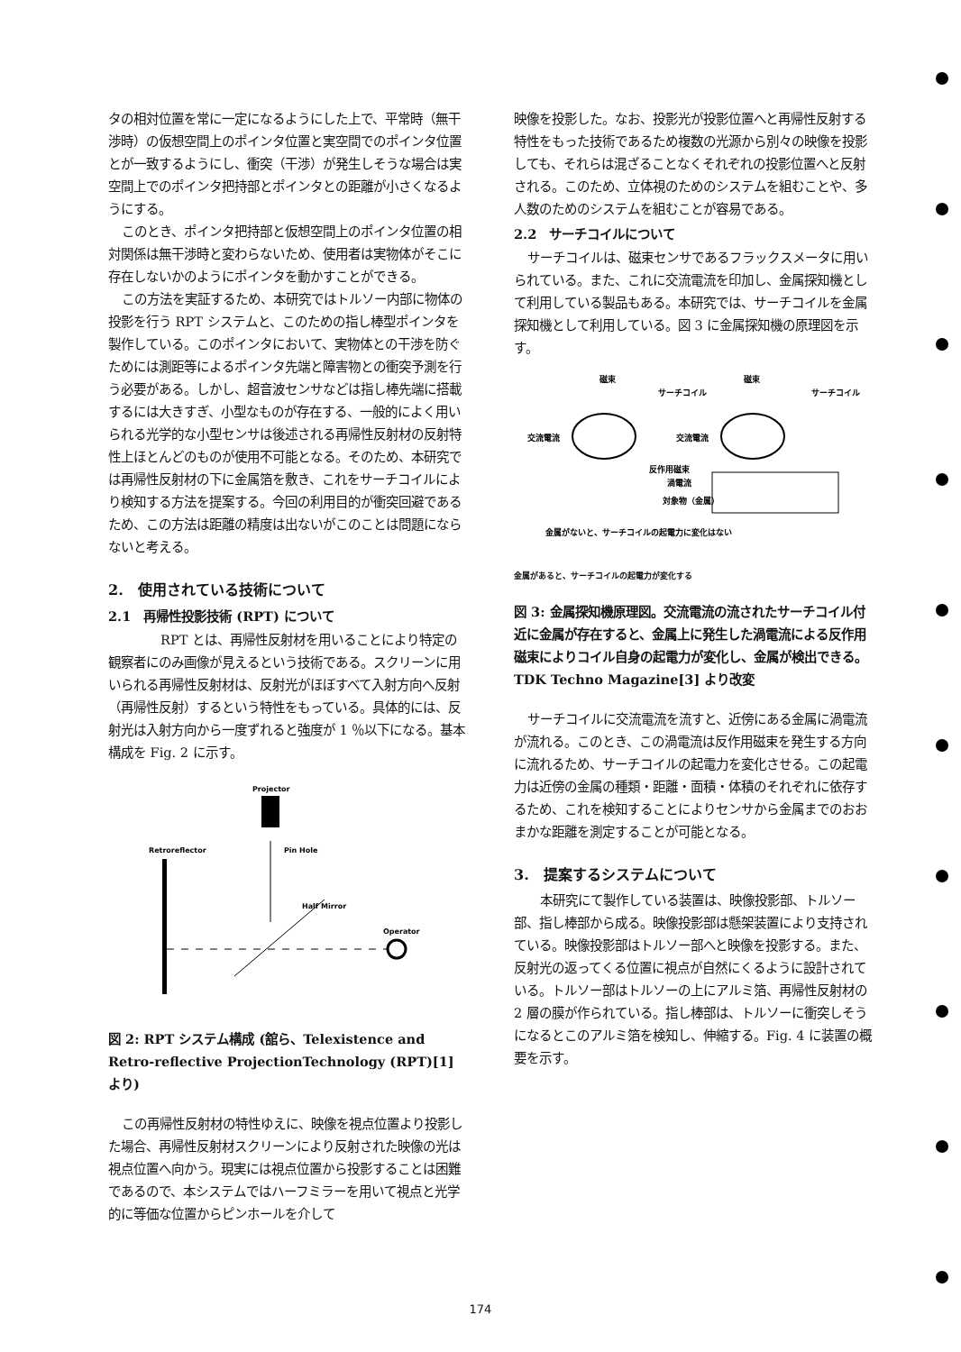タの相対位置を常に一定になるようにした上で、平常時（無干渉時）の仮想空間上のポインタ位置と実空間でのポインタ位置とが一致するようにし、衝突（干渉）が発生しそうな場合は実空間上でのポインタ把持部とポインタとの距離が小さくなるようにする。
このとき、ポインタ把持部と仮想空間上のポインタ位置の相対関係は無干渉時と変わらないため、使用者は実物体がそこに存在しないかのようにポインタを動かすことができる。
この方法を実証するため、本研究ではトルソー内部に物体の投影を行う RPT システムと、このための指し棒型ポインタを製作している。このポインタにおいて、実物体との干渉を防ぐためには測距等によるポインタ先端と障害物との衝突予測を行う必要がある。しかし、超音波センサなどは指し棒先端に搭載するには大きすぎ、小型なものが存在する、一般的によく用いられる光学的な小型センサは後述される再帰性反射材の反射特性上ほとんどのものが使用不可能となる。そのため、本研究では再帰性反射材の下に金属箔を敷き、これをサーチコイルにより検知する方法を提案する。今回の利用目的が衝突回避であるため、この方法は距離の精度は出ないがこのことは問題にならないと考える。
2.　使用されている技術について
2.1　再帰性投影技術 (RPT) について
RPT とは、再帰性反射材を用いることにより特定の観察者にのみ画像が見えるという技術である。スクリーンに用いられる再帰性反射材は、反射光がほぼすべて入射方向へ反射（再帰性反射）するという特性をもっている。具体的には、反射光は入射方向から一度ずれると強度が 1 ％以下になる。基本構成を Fig. 2 に示す。
Projector
Retroreflector
Pin Hole
Half Mirror
Operator
図 2: RPT システム構成 (舘ら、Telexistence and Retro-reflective ProjectionTechnology (RPT)[1] より)
この再帰性反射材の特性ゆえに、映像を視点位置より投影した場合、再帰性反射材スクリーンにより反射された映像の光は視点位置へ向かう。現実には視点位置から投影することは困難であるので、本システムではハーフミラーを用いて視点と光学的に等価な位置からピンホールを介して
映像を投影した。なお、投影光が投影位置へと再帰性反射する特性をもった技術であるため複数の光源から別々の映像を投影しても、それらは混ざることなくそれぞれの投影位置へと反射される。このため、立体視のためのシステムを組むことや、多人数のためのシステムを組むことが容易である。
2.2　サーチコイルについて
サーチコイルは、磁束センサであるフラックスメータに用いられている。また、これに交流電流を印加し、金属探知機として利用している製品もある。本研究では、サーチコイルを金属探知機として利用している。図 3 に金属探知機の原理図を示す。
磁束
磁束
サーチコイル
サーチコイル
交流電流
交流電流
反作用磁束
渦電流
対象物（金属）
金属がないと、サーチコイルの起電力に変化はない
金属があると、サーチコイルの起電力が変化する
図 3: 金属探知機原理図。交流電流の流されたサーチコイル付近に金属が存在すると、金属上に発生した渦電流による反作用磁束によりコイル自身の起電力が変化し、金属が検出できる。TDK Techno Magazine[3] より改変
サーチコイルに交流電流を流すと、近傍にある金属に渦電流が流れる。このとき、この渦電流は反作用磁束を発生する方向に流れるため、サーチコイルの起電力を変化させる。この起電力は近傍の金属の種類・距離・面積・体積のそれぞれに依存するため、これを検知することによりセンサから金属までのおおまかな距離を測定することが可能となる。
3.　提案するシステムについて
本研究にて製作している装置は、映像投影部、トルソー部、指し棒部から成る。映像投影部は懸架装置により支持されている。映像投影部はトルソー部へと映像を投影する。また、反射光の返ってくる位置に視点が自然にくるように設計されている。トルソー部はトルソーの上にアルミ箔、再帰性反射材の 2 層の膜が作られている。指し棒部は、トルソーに衝突しそうになるとこのアルミ箔を検知し、伸縮する。Fig. 4 に装置の概要を示す。
174